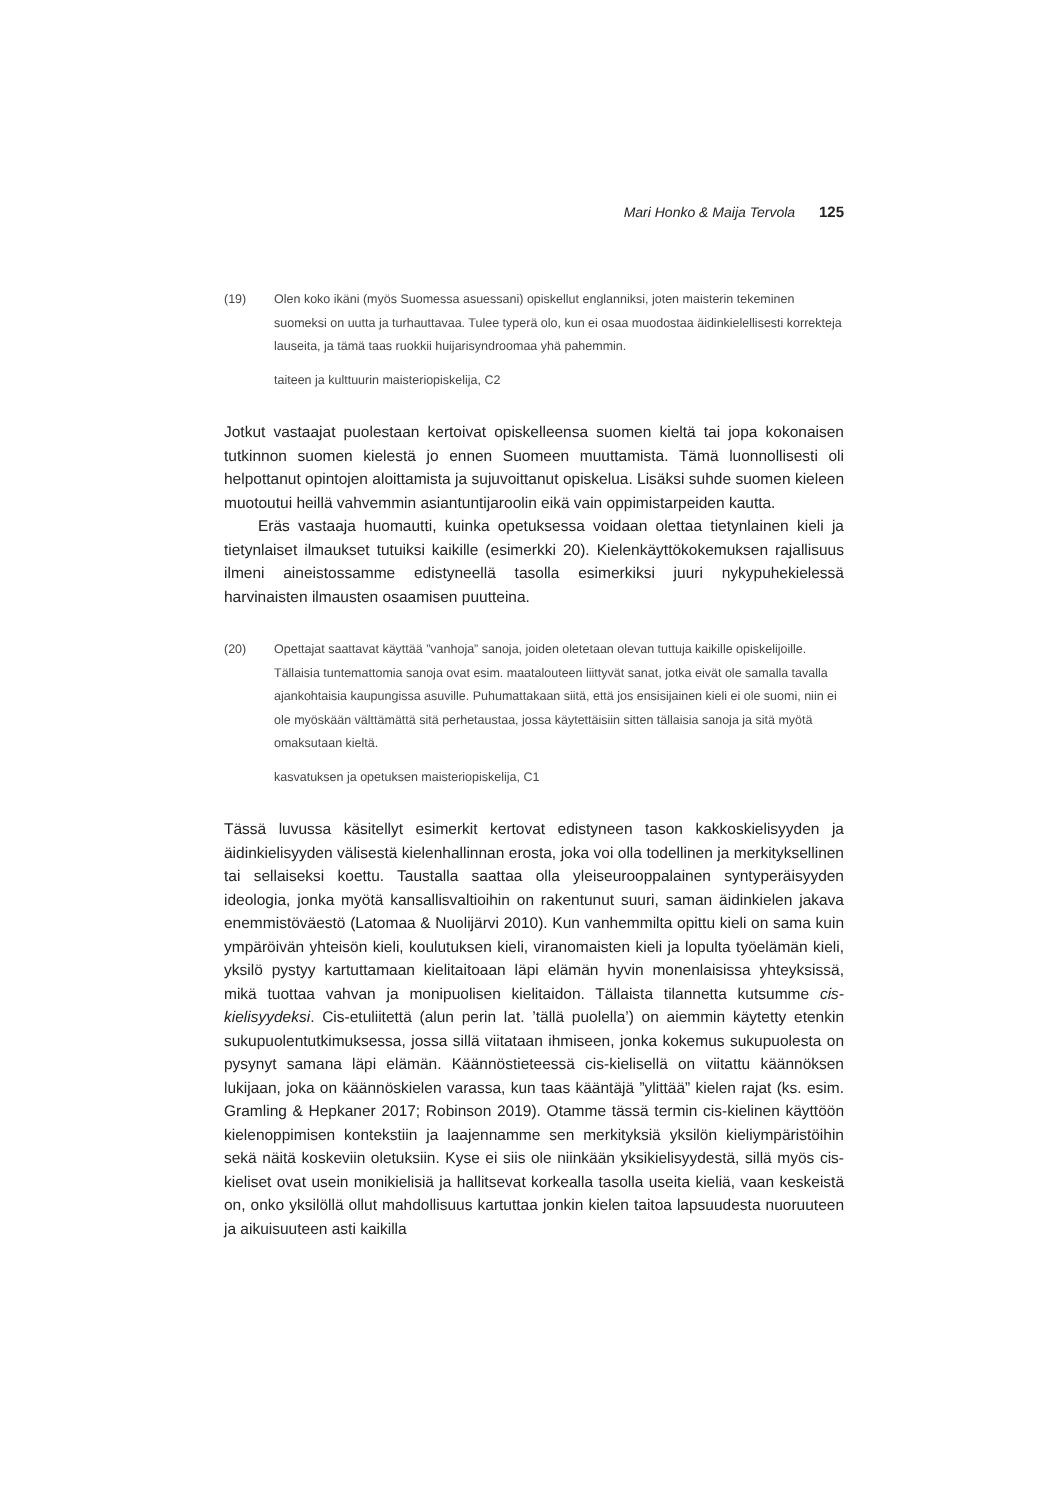Mari Honko & Maija Tervola 125
(19) Olen koko ikäni (myös Suomessa asuessani) opiskellut englanniksi, joten maisterin tekeminen suomeksi on uutta ja turhauttavaa. Tulee typerä olo, kun ei osaa muodostaa äidinkielellisesti korrekteja lauseita, ja tämä taas ruokkii huijarisyndroomaa yhä pahemmin.
taiteen ja kulttuurin maisteriopiskelija, C2
Jotkut vastaajat puolestaan kertoivat opiskelleensa suomen kieltä tai jopa kokonaisen tutkinnon suomen kielestä jo ennen Suomeen muuttamista. Tämä luonnollisesti oli helpottanut opintojen aloittamista ja sujuvoittanut opiskelua. Lisäksi suhde suomen kieleen muotoutui heillä vahvemmin asiantuntijaroolin eikä vain oppimistarpeiden kautta.
Eräs vastaaja huomautti, kuinka opetuksessa voidaan olettaa tietynlainen kieli ja tietynlaiset ilmaukset tutuiksi kaikille (esimerkki 20). Kielenkäyttökokemuksen rajallisuus ilmeni aineistossamme edistyneellä tasolla esimerkiksi juuri nykypuhekielessä harvinaisten ilmausten osaamisen puutteina.
(20) Opettajat saattavat käyttää ”vanhoja” sanoja, joiden oletetaan olevan tuttuja kaikille opiskelijoille. Tällaisia tuntemattomia sanoja ovat esim. maatalouteen liittyvät sanat, jotka eivät ole samalla tavalla ajankohtaisia kaupungissa asuville. Puhumattakaan siitä, että jos ensisijainen kieli ei ole suomi, niin ei ole myöskään välttämättä sitä perhetaustaa, jossa käytettäisiin sitten tällaisia sanoja ja sitä myötä omaksutaan kieltä.
kasvatuksen ja opetuksen maisteriopiskelija, C1
Tässä luvussa käsitellyt esimerkit kertovat edistyneen tason kakkoskielisyyden ja äidinkielisyyden välisestä kielenhallinnan erosta, joka voi olla todellinen ja merkityksellinen tai sellaiseksi koettu. Taustalla saattaa olla yleiseurooppalainen syntyperäisyyden ideologia, jonka myötä kansallisvaltioihin on rakentunut suuri, saman äidinkielen jakava enemmistöväestö (Latomaa & Nuolijärvi 2010). Kun vanhemmilta opittu kieli on sama kuin ympäröivän yhteisön kieli, koulutuksen kieli, viranomaisten kieli ja lopulta työelämän kieli, yksilö pystyy kartuttamaan kielitaitoaan läpi elämän hyvin monenlaisissa yhteyksissä, mikä tuottaa vahvan ja monipuolisen kielitaidon. Tällaista tilannetta kutsumme cis-kielisyydeksi. Cis-etuliitettä (alun perin lat. ’tällä puolella’) on aiemmin käytetty etenkin sukupuolentutkimuksessa, jossa sillä viitataan ihmiseen, jonka kokemus sukupuolesta on pysynyt samana läpi elämän. Käännöstieteessä cis-kielisellä on viitattu käännöksen lukijaan, joka on käännöskielen varassa, kun taas kääntäjä ”ylittää” kielen rajat (ks. esim. Gramling & Hepkaner 2017; Robinson 2019). Otamme tässä termin cis-kielinen käyttöön kielenoppimisen kontekstiin ja laajennamme sen merkityksiä yksilön kieliympäristöihin sekä näitä koskeviin oletuksiin. Kyse ei siis ole niinkään yksikielisyydestä, sillä myös cis-kieliset ovat usein monikielisiä ja hallitsevat korkealla tasolla useita kieliä, vaan keskeistä on, onko yksilöllä ollut mahdollisuus kartuttaa jonkin kielen taitoa lapsuudesta nuoruuteen ja aikuisuuteen asti kaikilla